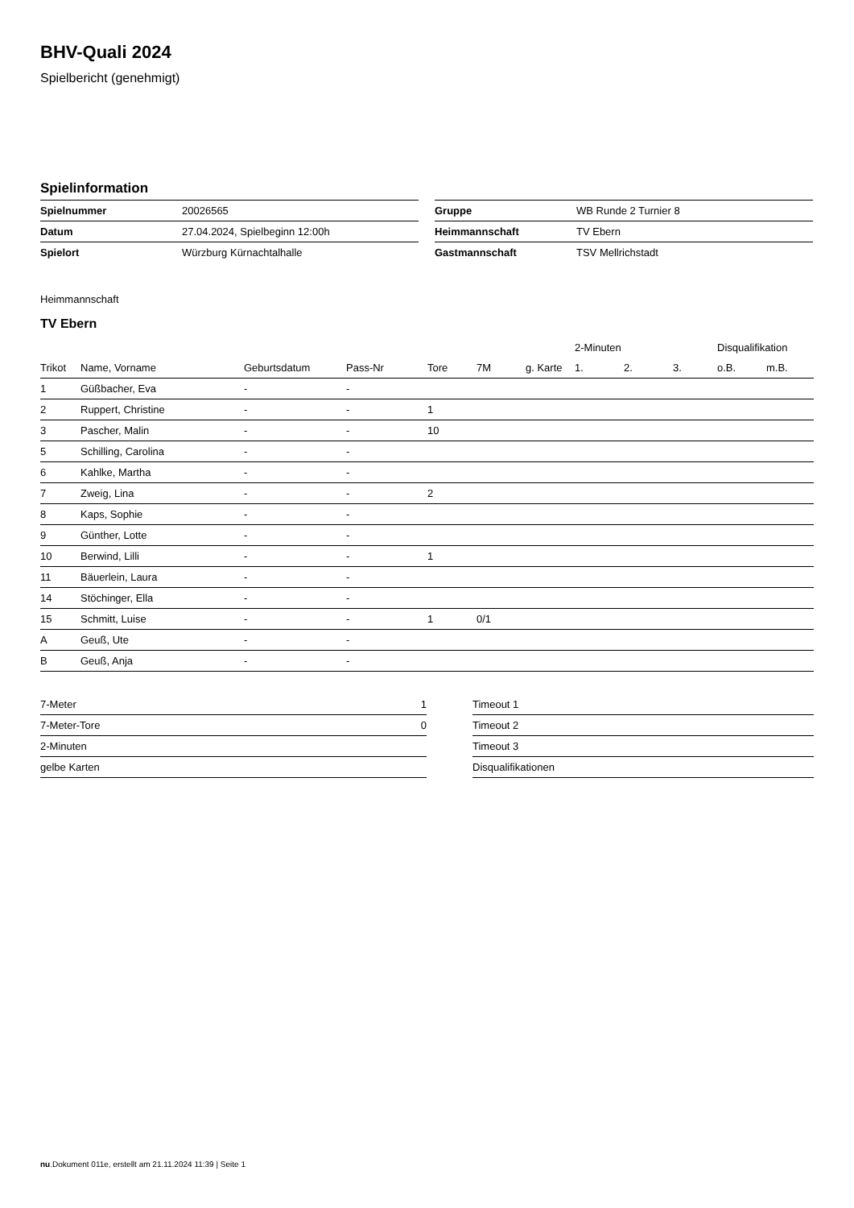BHV-Quali 2024
Spielbericht (genehmigt)
Spielinformation
| Spielnummer | 20026565 |
| Datum | 27.04.2024, Spielbeginn 12:00h |
| Spielort | Würzburg Kürnachtalhalle |
| Gruppe | WB Runde 2 Turnier 8 |
| Heimmannschaft | TV Ebern |
| Gastmannschaft | TSV Mellrichstadt |
Heimmannschaft
TV Ebern
| | | | | | | | 2-Minuten | | | Disqualifikation | |
| --- | --- | --- | --- | --- | --- | --- | --- | --- | --- | --- | --- |
| Trikot | Name, Vorname | Geburtsdatum | Pass-Nr | Tore | 7M | g. Karte | 1. | 2. | 3. | o.B. | m.B. |
| 1 | Güßbacher, Eva | - | - | | | | | | | | |
| 2 | Ruppert, Christine | - | - | 1 | | | | | | | |
| 3 | Pascher, Malin | - | - | 10 | | | | | | | |
| 5 | Schilling, Carolina | - | - | | | | | | | | |
| 6 | Kahlke, Martha | - | - | | | | | | | | |
| 7 | Zweig, Lina | - | - | 2 | | | | | | | |
| 8 | Kaps, Sophie | - | - | | | | | | | | |
| 9 | Günther, Lotte | - | - | | | | | | | | |
| 10 | Berwind, Lilli | - | - | 1 | | | | | | | |
| 11 | Bäuerlein, Laura | - | - | | | | | | | | |
| 14 | Stöchinger, Ella | - | - | | | | | | | | |
| 15 | Schmitt, Luise | - | - | 1 | 0/1 | | | | | | |
| A | Geuß, Ute | - | - | | | | | | | | |
| B | Geuß, Anja | - | - | | | | | | | | |
| 7-Meter | 1 |
| 7-Meter-Tore | 0 |
| 2-Minuten | |
| gelbe Karten | |
| Timeout 1 |
| Timeout 2 |
| Timeout 3 |
| Disqualifikationen |
nu.Dokument 011e, erstellt am 21.11.2024 11:39 | Seite 1